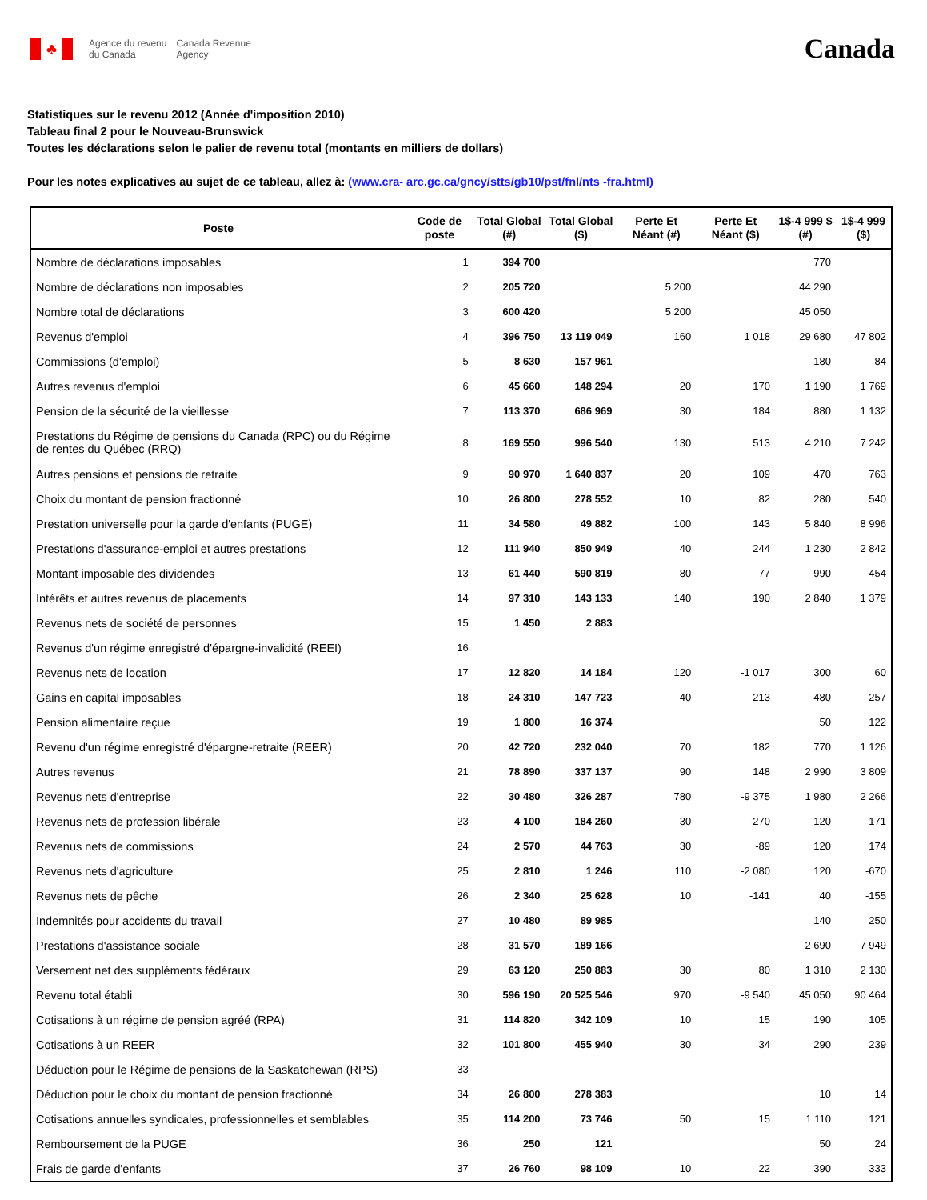♣
Agence du revenu
du Canada
Canada Revenue
Agency
Canada
Statistiques sur le revenu 2012 (Année d'imposition 2010)
Tableau final 2 pour le Nouveau-Brunswick
Toutes les déclarations selon le palier de revenu total (montants en milliers de dollars)
Pour les notes explicatives au sujet de ce tableau, allez à: (www.cra- arc.gc.ca/gncy/stts/gb10/pst/fnl/nts -fra.html)
| Poste | Code de poste | Total Global (#) | Total Global ($) | Perte Et Néant (#) | Perte Et Néant ($) | 1$-4 999 $ (#) | 1$-4 999 ($) |
| --- | --- | --- | --- | --- | --- | --- | --- |
| Nombre de déclarations imposables | 1 | 394 700 | | | | 770 | |
| Nombre de déclarations non imposables | 2 | 205 720 | | 5 200 | | 44 290 | |
| Nombre total de déclarations | 3 | 600 420 | | 5 200 | | 45 050 | |
| Revenus d'emploi | 4 | 396 750 | 13 119 049 | 160 | 1 018 | 29 680 | 47 802 |
| Commissions (d'emploi) | 5 | 8 630 | 157 961 | | | 180 | 84 |
| Autres revenus d'emploi | 6 | 45 660 | 148 294 | 20 | 170 | 1 190 | 1 769 |
| Pension de la sécurité de la vieillesse | 7 | 113 370 | 686 969 | 30 | 184 | 880 | 1 132 |
| Prestations du Régime de pensions du Canada (RPC) ou du Régime de rentes du Québec (RRQ) | 8 | 169 550 | 996 540 | 130 | 513 | 4 210 | 7 242 |
| Autres pensions et pensions de retraite | 9 | 90 970 | 1 640 837 | 20 | 109 | 470 | 763 |
| Choix du montant de pension fractionné | 10 | 26 800 | 278 552 | 10 | 82 | 280 | 540 |
| Prestation universelle pour la garde d'enfants (PUGE) | 11 | 34 580 | 49 882 | 100 | 143 | 5 840 | 8 996 |
| Prestations d'assurance-emploi et autres prestations | 12 | 111 940 | 850 949 | 40 | 244 | 1 230 | 2 842 |
| Montant imposable des dividendes | 13 | 61 440 | 590 819 | 80 | 77 | 990 | 454 |
| Intérêts et autres revenus de placements | 14 | 97 310 | 143 133 | 140 | 190 | 2 840 | 1 379 |
| Revenus nets de société de personnes | 15 | 1 450 | 2 883 | | | | |
| Revenus d'un régime enregistré d'épargne-invalidité (REEI) | 16 | | | | | | |
| Revenus nets de location | 17 | 12 820 | 14 184 | 120 | -1 017 | 300 | 60 |
| Gains en capital imposables | 18 | 24 310 | 147 723 | 40 | 213 | 480 | 257 |
| Pension alimentaire reçue | 19 | 1 800 | 16 374 | | | 50 | 122 |
| Revenu d'un régime enregistré d'épargne-retraite (REER) | 20 | 42 720 | 232 040 | 70 | 182 | 770 | 1 126 |
| Autres revenus | 21 | 78 890 | 337 137 | 90 | 148 | 2 990 | 3 809 |
| Revenus nets d'entreprise | 22 | 30 480 | 326 287 | 780 | -9 375 | 1 980 | 2 266 |
| Revenus nets de profession libérale | 23 | 4 100 | 184 260 | 30 | -270 | 120 | 171 |
| Revenus nets de commissions | 24 | 2 570 | 44 763 | 30 | -89 | 120 | 174 |
| Revenus nets d'agriculture | 25 | 2 810 | 1 246 | 110 | -2 080 | 120 | -670 |
| Revenus nets de pêche | 26 | 2 340 | 25 628 | 10 | -141 | 40 | -155 |
| Indemnités pour accidents du travail | 27 | 10 480 | 89 985 | | | 140 | 250 |
| Prestations d'assistance sociale | 28 | 31 570 | 189 166 | | | 2 690 | 7 949 |
| Versement net des suppléments fédéraux | 29 | 63 120 | 250 883 | 30 | 80 | 1 310 | 2 130 |
| Revenu total établi | 30 | 596 190 | 20 525 546 | 970 | -9 540 | 45 050 | 90 464 |
| Cotisations à un régime de pension agréé (RPA) | 31 | 114 820 | 342 109 | 10 | 15 | 190 | 105 |
| Cotisations à un REER | 32 | 101 800 | 455 940 | 30 | 34 | 290 | 239 |
| Déduction pour le Régime de pensions de la Saskatchewan (RPS) | 33 | | | | | | |
| Déduction pour le choix du montant de pension fractionné | 34 | 26 800 | 278 383 | | | 10 | 14 |
| Cotisations annuelles syndicales, professionnelles et semblables | 35 | 114 200 | 73 746 | 50 | 15 | 1 110 | 121 |
| Remboursement de la PUGE | 36 | 250 | 121 | | | 50 | 24 |
| Frais de garde d'enfants | 37 | 26 760 | 98 109 | 10 | 22 | 390 | 333 |